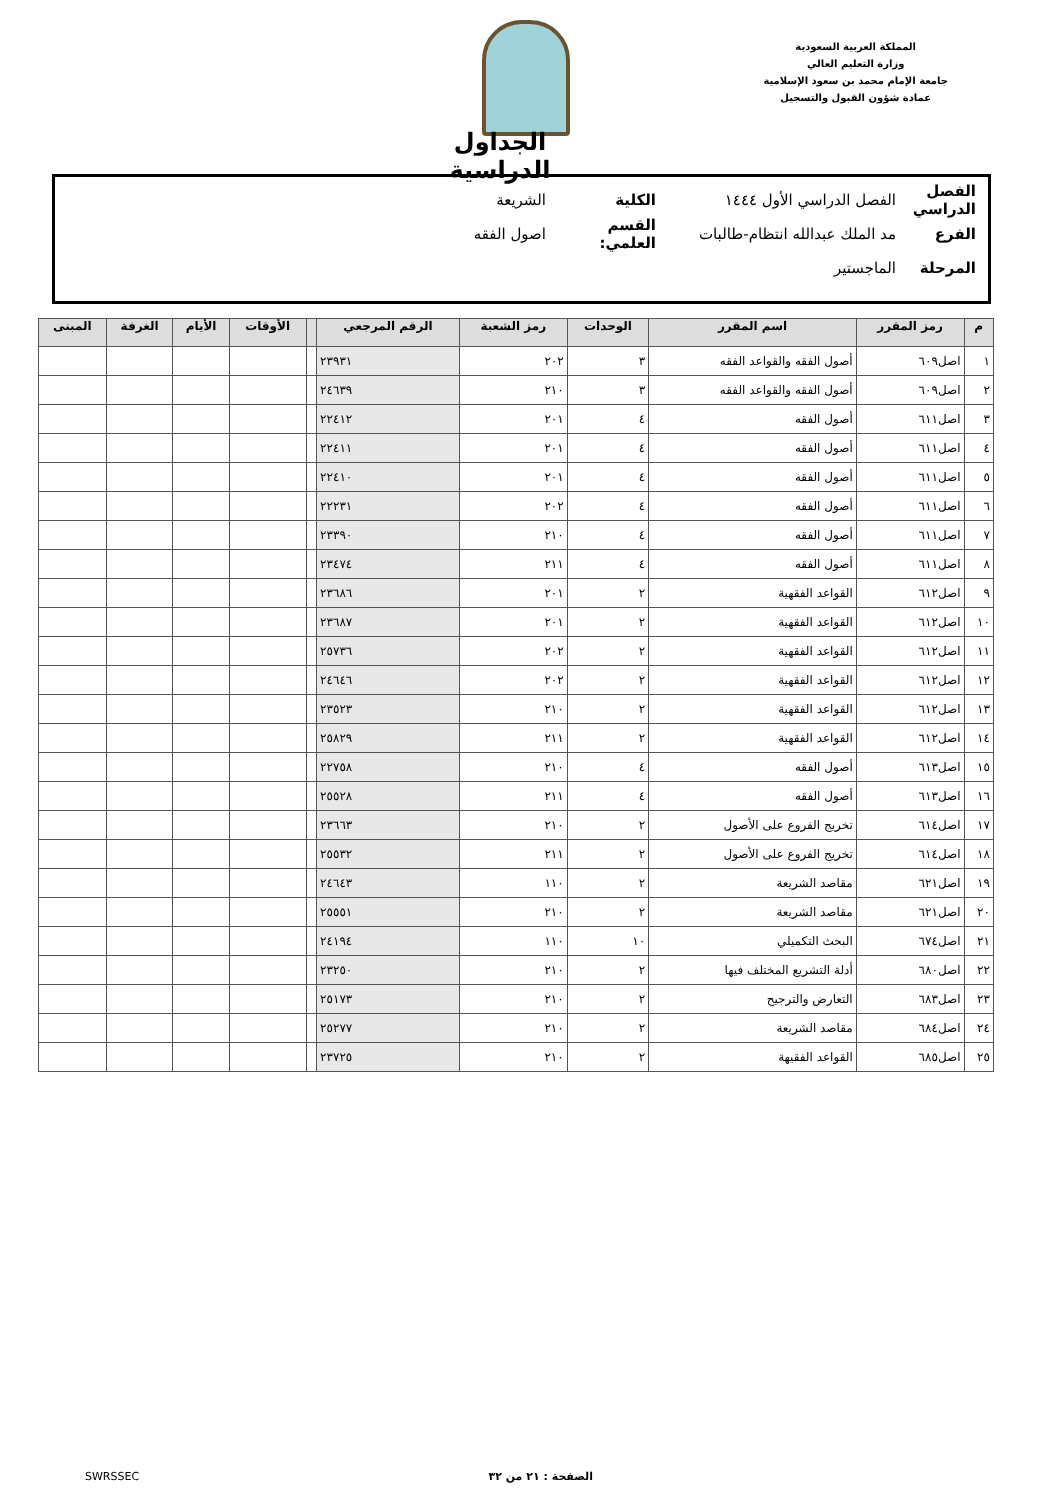المملكة العربية السعودية
وزارة التعليم العالي
جامعة الإمام محمد بن سعود الإسلامية
عمادة شؤون القبول والتسجيل
الجداول الدراسية
الفصل الدراسي الفصل الدراسي الأول ١٤٤٤ الكلية الشريعة
الفرع مد الملك عبدالله انتظام-طالبات القسم العلمي: اصول الفقه
المرحلة الماجستير
| م | رمز المقرر | اسم المقرر | الوحدات | رمز الشعبة | الرقم المرجعي | | الأوقات | الأيام | الغرفة | المبنى |
| --- | --- | --- | --- | --- | --- | --- | --- | --- | --- | --- |
| ١ | اصل٦٠٩ | أصول الفقه والقواعد الفقه | ٣ | ٢٠٢ | ٢٣٩٣١ | | | | | |
| ٢ | اصل٦٠٩ | أصول الفقه والقواعد الفقه | ٣ | ٢١٠ | ٢٤٦٣٩ | | | | | |
| ٣ | اصل٦١١ | أصول الفقه | ٤ | ٢٠١ | ٢٢٤١٢ | | | | | |
| ٤ | اصل٦١١ | أصول الفقه | ٤ | ٢٠١ | ٢٢٤١١ | | | | | |
| ٥ | اصل٦١١ | أصول الفقه | ٤ | ٢٠١ | ٢٢٤١٠ | | | | | |
| ٦ | اصل٦١١ | أصول الفقه | ٤ | ٢٠٢ | ٢٢٢٣١ | | | | | |
| ٧ | اصل٦١١ | أصول الفقه | ٤ | ٢١٠ | ٢٣٣٩٠ | | | | | |
| ٨ | اصل٦١١ | أصول الفقه | ٤ | ٢١١ | ٢٣٤٧٤ | | | | | |
| ٩ | اصل٦١٢ | القواعد الفقهية | ٢ | ٢٠١ | ٢٣٦٨٦ | | | | | |
| ١٠ | اصل٦١٢ | القواعد الفقهية | ٢ | ٢٠١ | ٢٣٦٨٧ | | | | | |
| ١١ | اصل٦١٢ | القواعد الفقهية | ٢ | ٢٠٢ | ٢٥٧٣٦ | | | | | |
| ١٢ | اصل٦١٢ | القواعد الفقهية | ٢ | ٢٠٢ | ٢٤٦٤٦ | | | | | |
| ١٣ | اصل٦١٢ | القواعد الفقهية | ٢ | ٢١٠ | ٢٣٥٢٣ | | | | | |
| ١٤ | اصل٦١٢ | القواعد الفقهية | ٢ | ٢١١ | ٢٥٨٢٩ | | | | | |
| ١٥ | اصل٦١٣ | أصول الفقه | ٤ | ٢١٠ | ٢٢٧٥٨ | | | | | |
| ١٦ | اصل٦١٣ | أصول الفقه | ٤ | ٢١١ | ٢٥٥٢٨ | | | | | |
| ١٧ | اصل٦١٤ | تخريج الفروع على الأصول | ٢ | ٢١٠ | ٢٣٦٦٣ | | | | | |
| ١٨ | اصل٦١٤ | تخريج الفروع على الأصول | ٢ | ٢١١ | ٢٥٥٣٢ | | | | | |
| ١٩ | اصل٦٢١ | مقاصد الشريعة | ٢ | ١١٠ | ٢٤٦٤٣ | | | | | |
| ٢٠ | اصل٦٢١ | مقاصد الشريعة | ٢ | ٢١٠ | ٢٥٥٥١ | | | | | |
| ٢١ | اصل٦٧٤ | البحث التكميلي | ١٠ | ١١٠ | ٢٤١٩٤ | | | | | |
| ٢٢ | اصل٦٨٠ | أدلة التشريع المختلف فيها | ٢ | ٢١٠ | ٢٣٢٥٠ | | | | | |
| ٢٣ | اصل٦٨٣ | التعارض والترجيح | ٢ | ٢١٠ | ٢٥١٧٣ | | | | | |
| ٢٤ | اصل٦٨٤ | مقاصد الشريعة | ٢ | ٢١٠ | ٢٥٢٧٧ | | | | | |
| ٢٥ | اصل٦٨٥ | القواعد الفقيهة | ٢ | ٢١٠ | ٢٣٧٢٥ | | | | | |
الصفحة : ٢١ من ٣٢ SWRSSEC